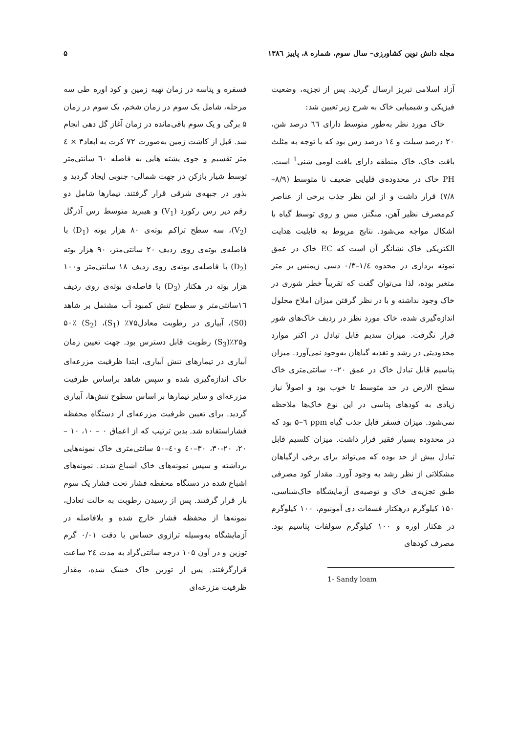مجله دانش نوین کشاورزی– سال سوم، شماره ۸، پاییز ۱۳۸٦ ۵
آزاد اسلامی تبریز ارسال گردید. پس از تجزیه، وضعیت فیزیکی و شیمیایی خاک به شرح زیر تعیین شد:
خاک مورد نظر به‌طور متوسط دارای ٦٦ درصد شن، ۲۰ درصد سیلت و ١٤ درصد رس بود که با توجه به مثلث بافت خاک، خاک منطقه دارای بافت لومی شنی<sup>1</sup> است. PH خاک در محدوده‌ی قلیایی ضعیف تا متوسط (۸/۹–۷/۸) قرار داشت و از این نظر جذب برخی از عناصر کم‌مصرف نظیر آهن، منگنز، مس و روی توسط گیاه با اشکال مواجه می‌شود. نتایج مربوط به قابلیت هدایت الکتریکی خاک نشانگر آن است که EC خاک در عمق نمونه برداری در محدوه ١/٤–۰/۳ دسی زیمنس بر متر متغیر بوده، لذا می‌توان گفت که تقریباً خطر شوری در خاک وجود نداشته و با در نظر گرفتن میزان املاح محلول اندازه‌گیری شده، خاک مورد نظر در ردیف خاک‌های شور قرار نگرفت. میزان سدیم قابل تبادل در اکثر موارد محدودیتی در رشد و تغذیه گیاهان به‌وجود نمی‌آورد. میزان پتاسیم قابل تبادل خاک در عمق ۲۰–۰ سانتی‌متری خاک سطح الارض در حد متوسط تا خوب بود و اصولاً نیاز زیادی به کودهای پتاسی در این نوع خاک‌ها ملاحظه نمی‌شود. میزان فسفر قابل جذب گیاه ppm ٦–۵ بود که در محدوده بسیار فقیر قرار داشت. میزان کلسیم قابل تبادل بیش از حد بوده که می‌تواند برای برخی ازگیاهان مشکلاتی از نظر رشد به وجود آورد. مقدار کود مصرفی طبق تجزیه‌ی خاک و توصیه‌ی آزمایشگاه خاک‌شناسی، ۱۵۰ کیلوگرم درهکتار فسفات دی آمونیوم، ۱۰۰ کیلوگرم در هکتار اوره و ۱۰۰ کیلوگرم سولفات پتاسیم بود. مصرف کودهای
1- Sandy loam
فسفره و پتاسه در زمان تهیه زمین و کود اوره طی سه مرحله، شامل یک سوم در زمان شخم، یک سوم در زمان ۵ برگی و یک سوم باقی‌مانده در زمان آغاز گل دهی انجام شد. قبل از کاشت زمین به‌صورت ۷۲ کرت به ابعاد۳ × ٤ متر تقسیم و جوی پشته هایی به فاصله ٦۰ سانتی‌متر توسط شیار بازکن در جهت شمالی- جنوبی ایجاد گردید و بذور در جبهه‌ی شرقی قرار گرفتند. تیمارها شامل دو رقم دیر رس رکورد (V<sub>1</sub>) و هیبرید متوسط رس آذرگل (V<sub>2</sub>)، سه سطح تراکم بوته‌ی ۸۰ هزار بوته (D<sub>1</sub>) با فاصله‌ی بوته‌ی روی ردیف ۲۰ سانتی‌متر، ۹۰ هزار بوته (D<sub>2</sub>) با فاصله‌ی بوته‌ی روی ردیف ۱۸ سانتی‌متر و۱۰۰ هزار بوته در هکتار (D<sub>3</sub>) با فاصله‌ی بوته‌ی روی ردیف ١٦سانتی‌متر و سطوح تنش کمبود آب مشتمل بر شاهد (S0)، آبیاری در رطوبت معادل۷۵٪ (S<sub>1</sub>)، ۵۰٪ (S<sub>2</sub>) و۲۵٪(S<sub>3</sub>) رطوبت قابل دسترس بود. جهت تعیین زمان آبیاری در تیمارهای تنش آبیاری، ابتدا ظرفیت مزرعه‌ای خاک اندازه‌گیری شده و سپس شاهد براساس ظرفیت مزرعه‌ای و سایر تیمارها بر اساس سطوح تنش‌ها، آبیاری گردید. برای تعیین ظرفیت مزرعه‌ای از دستگاه محفظه فشاراستفاده شد. بدین ترتیب که از اعماق ۰ – ۱۰، ۱۰ – ۲۰، ۲۰-۳۰، ۳۰–٤۰ و٤۰–۵۰ سانتی‌متری خاک نمونه‌هایی برداشته و سپس نمونه‌های خاک اشباع شدند. نمونه‌های اشباع شده در دستگاه محفظه فشار تحت فشار یک سوم بار قرار گرفتند. پس از رسیدن رطوبت به حالت تعادل، نمونه‌ها از محفظه فشار خارج شده و بلافاصله در آزمایشگاه به‌وسیله ترازوی حساس با دقت ۰/۰۱ گرم توزین و در آون ۱۰۵ درجه سانتی‌گراد به مدت ٢٤ ساعت قرارگرفتند. پس از توزین خاک خشک شده، مقدار ظرفیت مزرعه‌ای